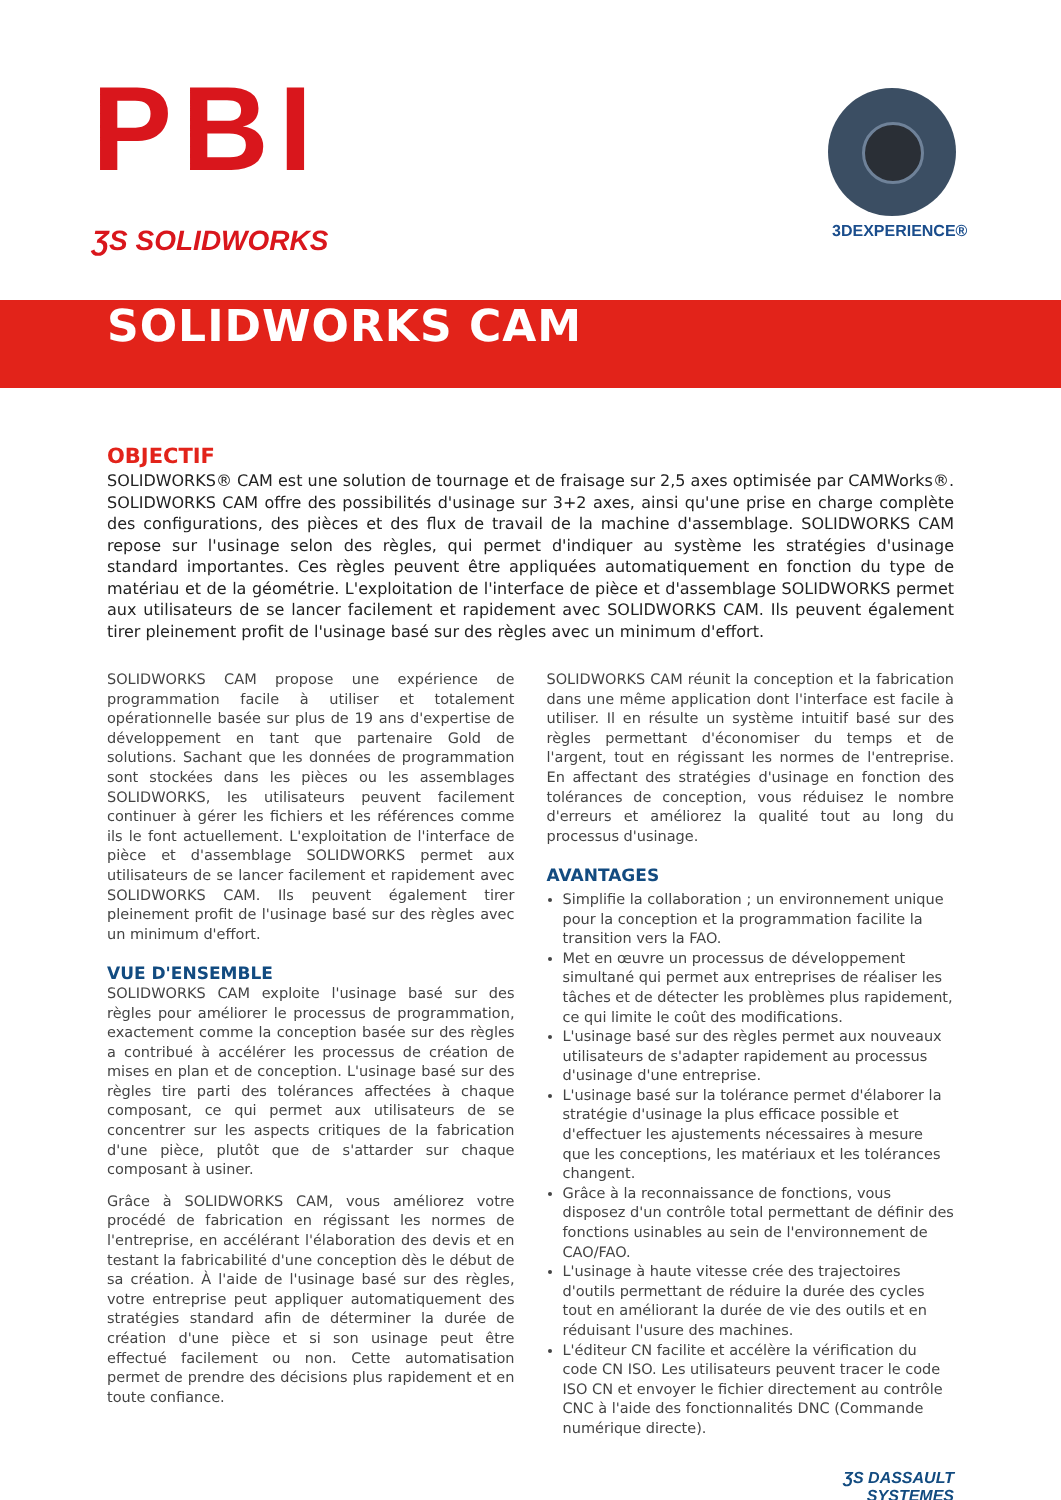PBI
ƷS SOLIDWORKS 3DEXPERIENCE®
SOLIDWORKS CAM
OBJECTIF
SOLIDWORKS® CAM est une solution de tournage et de fraisage sur 2,5 axes optimisée par CAMWorks®. SOLIDWORKS CAM offre des possibilités d'usinage sur 3+2 axes, ainsi qu'une prise en charge complète des configurations, des pièces et des flux de travail de la machine d'assemblage. SOLIDWORKS CAM repose sur l'usinage selon des règles, qui permet d'indiquer au système les stratégies d'usinage standard importantes. Ces règles peuvent être appliquées automatiquement en fonction du type de matériau et de la géométrie. L'exploitation de l'interface de pièce et d'assemblage SOLIDWORKS permet aux utilisateurs de se lancer facilement et rapidement avec SOLIDWORKS CAM. Ils peuvent également tirer pleinement profit de l'usinage basé sur des règles avec un minimum d'effort.
SOLIDWORKS CAM propose une expérience de programmation facile à utiliser et totalement opérationnelle basée sur plus de 19 ans d'expertise de développement en tant que partenaire Gold de solutions. Sachant que les données de programmation sont stockées dans les pièces ou les assemblages SOLIDWORKS, les utilisateurs peuvent facilement continuer à gérer les fichiers et les références comme ils le font actuellement. L'exploitation de l'interface de pièce et d'assemblage SOLIDWORKS permet aux utilisateurs de se lancer facilement et rapidement avec SOLIDWORKS CAM. Ils peuvent également tirer pleinement profit de l'usinage basé sur des règles avec un minimum d'effort.
VUE D'ENSEMBLE
SOLIDWORKS CAM exploite l'usinage basé sur des règles pour améliorer le processus de programmation, exactement comme la conception basée sur des règles a contribué à accélérer les processus de création de mises en plan et de conception. L'usinage basé sur des règles tire parti des tolérances affectées à chaque composant, ce qui permet aux utilisateurs de se concentrer sur les aspects critiques de la fabrication d'une pièce, plutôt que de s'attarder sur chaque composant à usiner.
Grâce à SOLIDWORKS CAM, vous améliorez votre procédé de fabrication en régissant les normes de l'entreprise, en accélérant l'élaboration des devis et en testant la fabricabilité d'une conception dès le début de sa création. À l'aide de l'usinage basé sur des règles, votre entreprise peut appliquer automatiquement des stratégies standard afin de déterminer la durée de création d'une pièce et si son usinage peut être effectué facilement ou non. Cette automatisation permet de prendre des décisions plus rapidement et en toute confiance.
SOLIDWORKS CAM réunit la conception et la fabrication dans une même application dont l'interface est facile à utiliser. Il en résulte un système intuitif basé sur des règles permettant d'économiser du temps et de l'argent, tout en régissant les normes de l'entreprise. En affectant des stratégies d'usinage en fonction des tolérances de conception, vous réduisez le nombre d'erreurs et améliorez la qualité tout au long du processus d'usinage.
AVANTAGES
Simplifie la collaboration ; un environnement unique pour la conception et la programmation facilite la transition vers la FAO.
Met en œuvre un processus de développement simultané qui permet aux entreprises de réaliser les tâches et de détecter les problèmes plus rapidement, ce qui limite le coût des modifications.
L'usinage basé sur des règles permet aux nouveaux utilisateurs de s'adapter rapidement au processus d'usinage d'une entreprise.
L'usinage basé sur la tolérance permet d'élaborer la stratégie d'usinage la plus efficace possible et d'effectuer les ajustements nécessaires à mesure que les conceptions, les matériaux et les tolérances changent.
Grâce à la reconnaissance de fonctions, vous disposez d'un contrôle total permettant de définir des fonctions usinables au sein de l'environnement de CAO/FAO.
L'usinage à haute vitesse crée des trajectoires d'outils permettant de réduire la durée des cycles tout en améliorant la durée de vie des outils et en réduisant l'usure des machines.
L'éditeur CN facilite et accélère la vérification du code CN ISO. Les utilisateurs peuvent tracer le code ISO CN et envoyer le fichier directement au contrôle CNC à l'aide des fonctionnalités DNC (Commande numérique directe).
ƷS DASSAULT
SYSTEMES